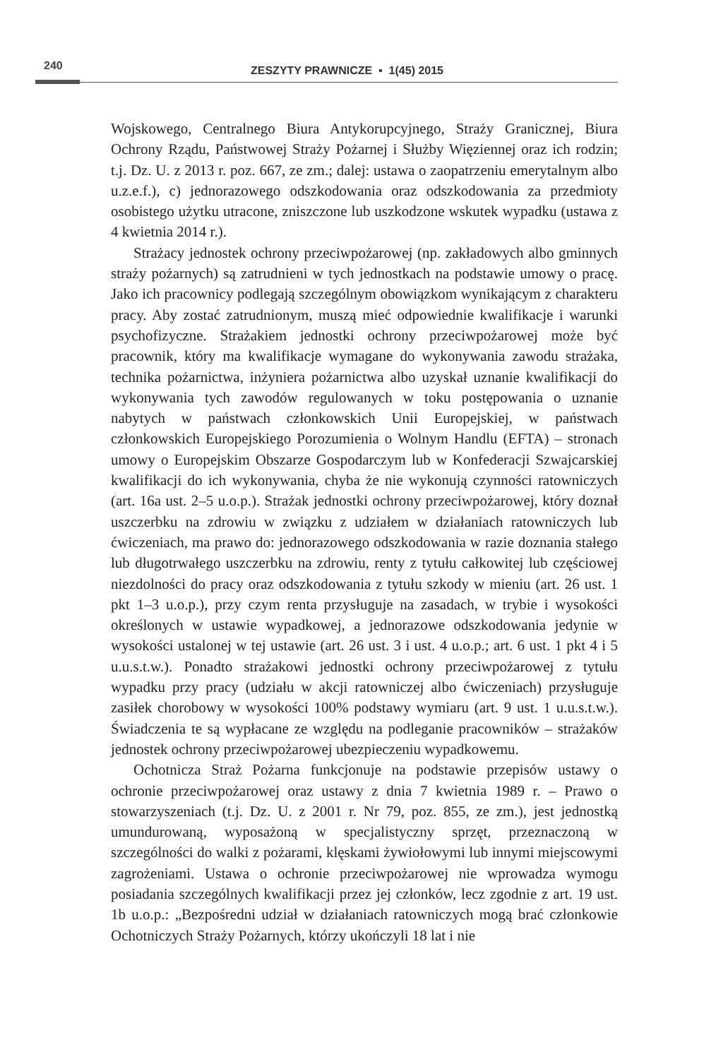240
ZESZYTY PRAWNICZE ▪ 1(45) 2015
Wojskowego, Centralnego Biura Antykorupcyjnego, Straży Granicznej, Biura Ochrony Rządu, Państwowej Straży Pożarnej i Służby Więziennej oraz ich rodzin; t.j. Dz. U. z 2013 r. poz. 667, ze zm.; dalej: ustawa o zaopatrzeniu emerytalnym albo u.z.e.f.), c) jednorazowego odszkodowania oraz odszkodowania za przedmioty osobistego użytku utracone, zniszczone lub uszkodzone wskutek wypadku (ustawa z 4 kwietnia 2014 r.).
Strażacy jednostek ochrony przeciwpożarowej (np. zakładowych albo gminnych straży pożarnych) są zatrudnieni w tych jednostkach na podstawie umowy o pracę. Jako ich pracownicy podlegają szczególnym obowiązkom wynikającym z charakteru pracy. Aby zostać zatrudnionym, muszą mieć odpowiednie kwalifikacje i warunki psychofizyczne. Strażakiem jednostki ochrony przeciwpożarowej może być pracownik, który ma kwalifikacje wymagane do wykonywania zawodu strażaka, technika pożarnictwa, inżyniera pożarnictwa albo uzyskał uznanie kwalifikacji do wykonywania tych zawodów regulowanych w toku postępowania o uznanie nabytych w państwach członkowskich Unii Europejskiej, w państwach członkowskich Europejskiego Porozumienia o Wolnym Handlu (EFTA) – stronach umowy o Europejskim Obszarze Gospodarczym lub w Konfederacji Szwajcarskiej kwalifikacji do ich wykonywania, chyba że nie wykonują czynności ratowniczych (art. 16a ust. 2–5 u.o.p.). Strażak jednostki ochrony przeciwpożarowej, który doznał uszczerbku na zdrowiu w związku z udziałem w działaniach ratowniczych lub ćwiczeniach, ma prawo do: jednorazowego odszkodowania w razie doznania stałego lub długotrwałego uszczerbku na zdrowiu, renty z tytułu całkowitej lub częściowej niezdolności do pracy oraz odszkodowania z tytułu szkody w mieniu (art. 26 ust. 1 pkt 1–3 u.o.p.), przy czym renta przysługuje na zasadach, w trybie i wysokości określonych w ustawie wypadkowej, a jednorazowe odszkodowania jedynie w wysokości ustalonej w tej ustawie (art. 26 ust. 3 i ust. 4 u.o.p.; art. 6 ust. 1 pkt 4 i 5 u.u.s.t.w.). Ponadto strażakowi jednostki ochrony przeciwpożarowej z tytułu wypadku przy pracy (udziału w akcji ratowniczej albo ćwiczeniach) przysługuje zasiłek chorobowy w wysokości 100% podstawy wymiaru (art. 9 ust. 1 u.u.s.t.w.). Świadczenia te są wypłacane ze względu na podleganie pracowników – strażaków jednostek ochrony przeciwpożarowej ubezpieczeniu wypadkowemu.
Ochotnicza Straż Pożarna funkcjonuje na podstawie przepisów ustawy o ochronie przeciwpożarowej oraz ustawy z dnia 7 kwietnia 1989 r. – Prawo o stowarzyszeniach (t.j. Dz. U. z 2001 r. Nr 79, poz. 855, ze zm.), jest jednostką umundurowaną, wyposażoną w specjalistyczny sprzęt, przeznaczoną w szczególności do walki z pożarami, klęskami żywiołowymi lub innymi miejscowymi zagrożeniami. Ustawa o ochronie przeciwpożarowej nie wprowadza wymogu posiadania szczególnych kwalifikacji przez jej członków, lecz zgodnie z art. 19 ust. 1b u.o.p.: „Bezpośredni udział w działaniach ratowniczych mogą brać członkowie Ochotniczych Straży Pożarnych, którzy ukończyli 18 lat i nie